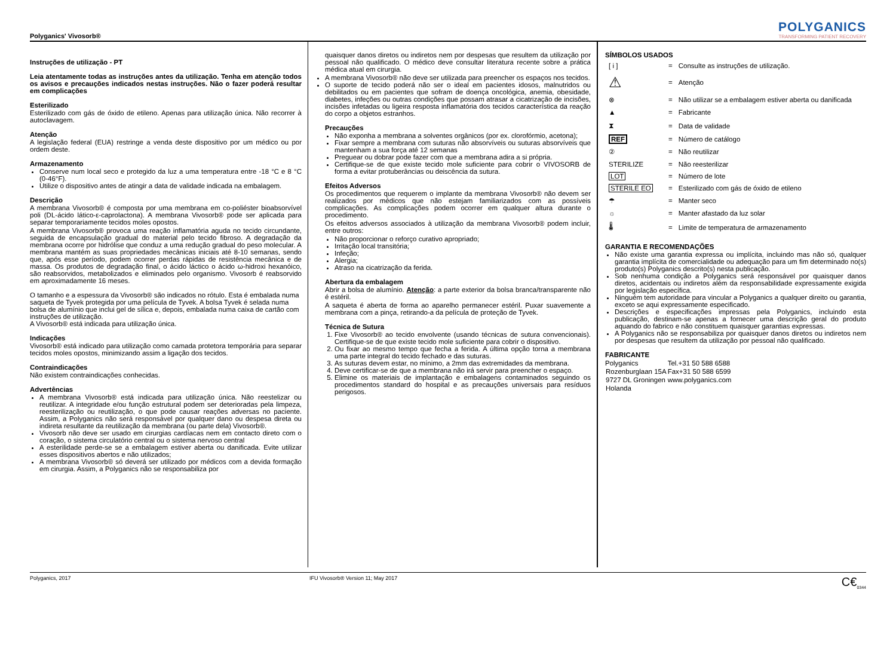Polyganics' Vivosorb®
POLYGANICS
TRANSFORMING PATIENT RECOVERY
Instruções de utilização - PT
Leia atentamente todas as instruções antes da utilização. Tenha em atenção todos os avisos e precauções indicados nestas instruções. Não o fazer poderá resultar em complicações
Esterilizado
Esterilizado com gás de óxido de etileno. Apenas para utilização única. Não recorrer à autoclavagem.
Atenção
A legislação federal (EUA) restringe a venda deste dispositivo por um médico ou por ordem deste.
Armazenamento
Conserve num local seco e protegido da luz a uma temperatura entre -18 °C e 8 °C (0-46°F).
Utilize o dispositivo antes de atingir a data de validade indicada na embalagem.
Descrição
A membrana Vivosorb® é composta por uma membrana em co-poliéster bioabsorvível poli (DL-ácido lático-ε-caprolactona). A membrana Vivosorb® pode ser aplicada para separar temporariamente tecidos moles opostos.
A membrana Vivosorb® provoca uma reação inflamatória aguda no tecido circundante, seguida de encapsulação gradual do material pelo tecido fibroso. A degradação da membrana ocorre por hidrólise que conduz a uma redução gradual do peso molecular. A membrana mantém as suas propriedades mecânicas iniciais até 8-10 semanas, sendo que, após esse período, podem ocorrer perdas rápidas de resistência mecânica e de massa. Os produtos de degradação final, o ácido láctico o ácido ω-hidroxi hexanóico, são reabsorvidos, metabolizados e eliminados pelo organismo. Vivosorb é reabsorvido em aproximadamente 16 meses.
O tamanho e a espessura da Vivosorb® são indicados no rótulo. Esta é embalada numa saqueta de Tyvek protegida por uma película de Tyvek. A bolsa Tyvek é selada numa bolsa de alumínio que inclui gel de sílica e, depois, embalada numa caixa de cartão com instruções de utilização.
A Vivosorb® está indicada para utilização única.
Indicações
Vivosorb® está indicado para utilização como camada protetora temporária para separar tecidos moles opostos, minimizando assim a ligação dos tecidos.
Contraindicações
Não existem contraindicações conhecidas.
Advertências
A membrana Vivosorb® está indicada para utilização única. Não reestelizar ou reutilizar. A integridade e/ou função estrutural podem ser deterioradas pela limpeza, reesterilização ou reutilização, o que pode causar reações adversas no paciente. Assim, a Polyganics não será responsável por qualquer dano ou despesa direta ou indireta resultante da reutilização da membrana (ou parte dela) Vivosorb®.
Vivosorb não deve ser usado em cirurgias cardíacas nem em contacto direto com o coração, o sistema circulatório central ou o sistema nervoso central
A esterilidade perde-se se a embalagem estiver aberta ou danificada. Evite utilizar esses dispositivos abertos e não utilizados;
A membrana Vivosorb® só deverá ser utilizado por médicos com a devida formação em cirurgia. Assim, a Polyganics não se responsabiliza por
quaisquer danos diretos ou indiretos nem por despesas que resultem da utilização por pessoal não qualificado. O médico deve consultar literatura recente sobre a prática médica atual em cirurgia.
A membrana Vivosorb® não deve ser utilizada para preencher os espaços nos tecidos.
O suporte de tecido poderá não ser o ideal em pacientes idosos, malnutridos ou debilitados ou em pacientes que sofram de doença oncológica, anemia, obesidade, diabetes, infeções ou outras condições que possam atrasar a cicatrização de incisões, incisões infetadas ou ligeira resposta inflamatória dos tecidos característica da reação do corpo a objetos estranhos.
Precauções
Não exponha a membrana a solventes orgânicos (por ex. clorofórmio, acetona);
Fixar sempre a membrana com suturas não absorvíveis ou suturas absorvíveis que mantenham a sua força até 12 semanas
Preguear ou dobrar pode fazer com que a membrana adira a si própria.
Certifique-se de que existe tecido mole suficiente para cobrir o VIVOSORB de forma a evitar protuberâncias ou deiscência da sutura.
Efeitos Adversos
Os procedimentos que requerem o implante da membrana Vivosorb® não devem ser realizados por médicos que não estejam familiarizados com as possíveis complicações. As complicações podem ocorrer em qualquer altura durante o procedimento.
Os efeitos adversos associados à utilização da membrana Vivosorb® podem incluir, entre outros:
Não proporcionar o reforço curativo apropriado;
Irritação local transitória;
Infeção;
Alergia;
Atraso na cicatrização da ferida.
Abertura da embalagem
Abrir a bolsa de alumínio. Atenção: a parte exterior da bolsa branca/transparente não é estéril.
A saqueta é aberta de forma ao aparelho permanecer estéril. Puxar suavemente a membrana com a pinça, retirando-a da película de proteção de Tyvek.
Técnica de Sutura
1. Fixe Vivosorb® ao tecido envolvente (usando técnicas de sutura convencionais). Certifique-se de que existe tecido mole suficiente para cobrir o dispositivo.
2. Ou fixar ao mesmo tempo que fecha a ferida. A última opção torna a membrana uma parte integral do tecido fechado e das suturas.
3. As suturas devem estar, no mínimo, a 2mm das extremidades da membrana.
4. Deve certificar-se de que a membrana não irá servir para preencher o espaço.
5. Elimine os materiais de implantação e embalagens contaminados seguindo os procedimentos standard do hospital e as precauções universais para resíduos perigosos.
SÍMBOLOS USADOS
| [ i ] | = | Consulte as instruções de utilização. |
| ⚠ | = | Atenção |
| ⊗ | = | Não utilizar se a embalagem estiver aberta ou danificada |
| ▲ | = | Fabricante |
| ⧗ | = | Data de validade |
| REF | = | Número de catálogo |
| ② | = | Não reutilizar |
| STERILIZE | = | Não reesterilizar |
| LOT | = | Número de lote |
| STERILE EO | = | Esterilizado com gás de óxido de etileno |
| ☂ | = | Manter seco |
| ☼ | = | Manter afastado da luz solar |
| 🌡 | = | Limite de temperatura de armazenamento |
GARANTIA E RECOMENDAÇÕES
Não existe uma garantia expressa ou implícita, incluindo mas não só, qualquer garantia implícita de comercialidade ou adequação para um fim determinado no(s) produto(s) Polyganics descrito(s) nesta publicação.
Sob nenhuma condição a Polyganics será responsável por quaisquer danos diretos, acidentais ou indiretos além da responsabilidade expressamente exigida por legislação específica.
Ninguém tem autoridade para vincular a Polyganics a qualquer direito ou garantia, exceto se aqui expressamente especificado.
Descrições e especificações impressas pela Polyganics, incluindo esta publicação, destinam-se apenas a fornecer uma descrição geral do produto aquando do fabrico e não constituem quaisquer garantias expressas.
A Polyganics não se responsabiliza por quaisquer danos diretos ou indiretos nem por despesas que resultem da utilização por pessoal não qualificado.
FABRICANTE
| Polyganics | Tel.+31 50 588 6588 |
| Rozenburglaan 15A | Fax+31 50 588 6599 |
| 9727 DL Groningen | www.polyganics.com |
| Holanda | |
Polyganics, 2017 IFU Vivosorb® Version 11; May 2017 C€<sub>0344</sub>